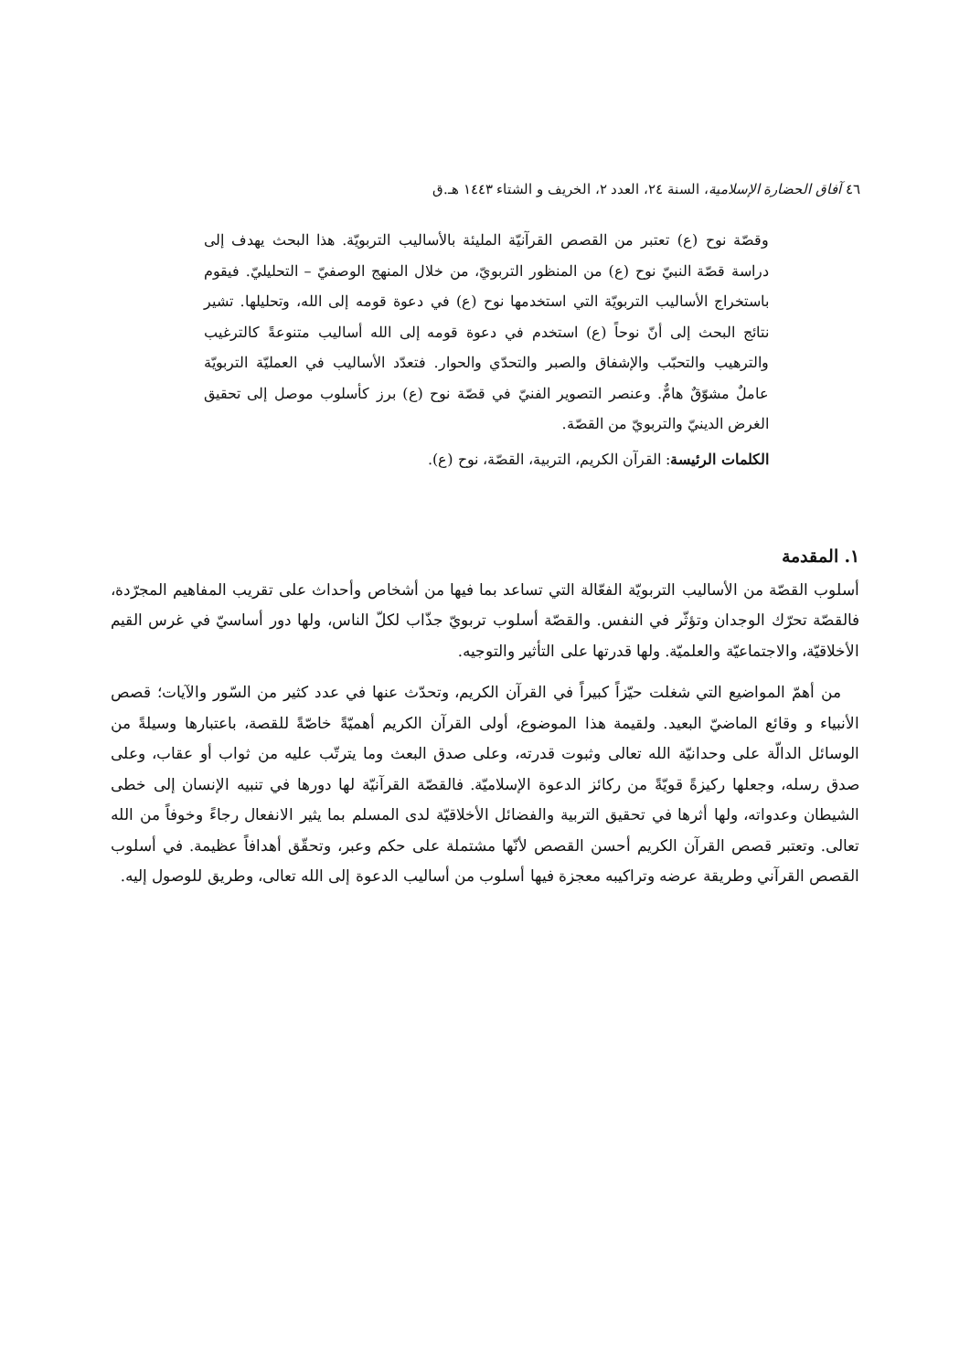٤٦ آفاق الحضارة الإسلامية، السنة ٢٤، العدد ٢، الخريف و الشتاء ١٤٤٣ هـ.ق
وقصّة نوح (ع) تعتبر من القصص القرآنيّة المليئة بالأساليب التربويّة. هذا البحث يهدف إلى دراسة قصّة النبيّ نوح (ع) من المنظور التربويّ، من خلال المنهج الوصفيّ – التحليليّ. فيقوم باستخراج الأساليب التربويّة التي استخدمها نوح (ع) في دعوة قومه إلى الله، وتحليلها. تشير نتائج البحث إلى أنّ نوحاً (ع) استخدم في دعوة قومه إلى الله أساليب متنوعةً كالترغيب والترهيب والتحبّب والإشفاق والصبر والتحدّي والحوار. فتعدّد الأساليب في العمليّة التربويّة عاملٌ مشوّقٌ هامٌّ. وعنصر التصوير الفنيّ في قصّة نوح (ع) برز كأسلوب موصل إلى تحقيق الغرض الدينيّ والتربويّ من القصّة.
الكلمات الرئيسة: القرآن الكريم، التربية، القصّة، نوح (ع).
١. المقدمة
أسلوب القصّة من الأساليب التربويّة الفعّالة التي تساعد بما فيها من أشخاص وأحداث على تقريب المفاهيم المجرّدة، فالقصّة تحرّك الوجدان وتؤثّر في النفس. والقصّة أسلوب تربويّ جذّاب لكلّ الناس، ولها دور أساسيّ في غرس القيم الأخلاقيّة، والاجتماعيّة والعلميّة. ولها قدرتها على التأثير والتوجيه.
من أهمّ المواضيع التي شغلت حيّزاً كبيراً في القرآن الكريم، وتحدّث عنها في عدد كثير من السّور والآيات؛ قصص الأنبياء و وقائع الماضيّ البعيد. ولقيمة هذا الموضوع، أولى القرآن الكريم أهميّةً خاصّةً للقصة، باعتبارها وسيلةً من الوسائل الدالّة على وحدانيّة الله تعالى وثبوت قدرته، وعلى صدق البعث وما يترتّب عليه من ثواب أو عقاب، وعلى صدق رسله، وجعلها ركيزةً قويّةً من ركائز الدعوة الإسلاميّة. فالقصّة القرآنيّة لها دورها في تنبيه الإنسان إلى خطى الشيطان وعدواته، ولها أثرها في تحقيق التربية والفضائل الأخلاقيّة لدى المسلم بما يثير الانفعال رجاءً وخوفاً من الله تعالى. وتعتبر قصص القرآن الكريم أحسن القصص لأنّها مشتملة على حكم وعبر، وتحقّق أهدافاً عظيمة. في أسلوب القصص القرآني وطريقة عرضه وتراكيبه معجزة فيها أسلوب من أساليب الدعوة إلى الله تعالى، وطريق للوصول إليه.